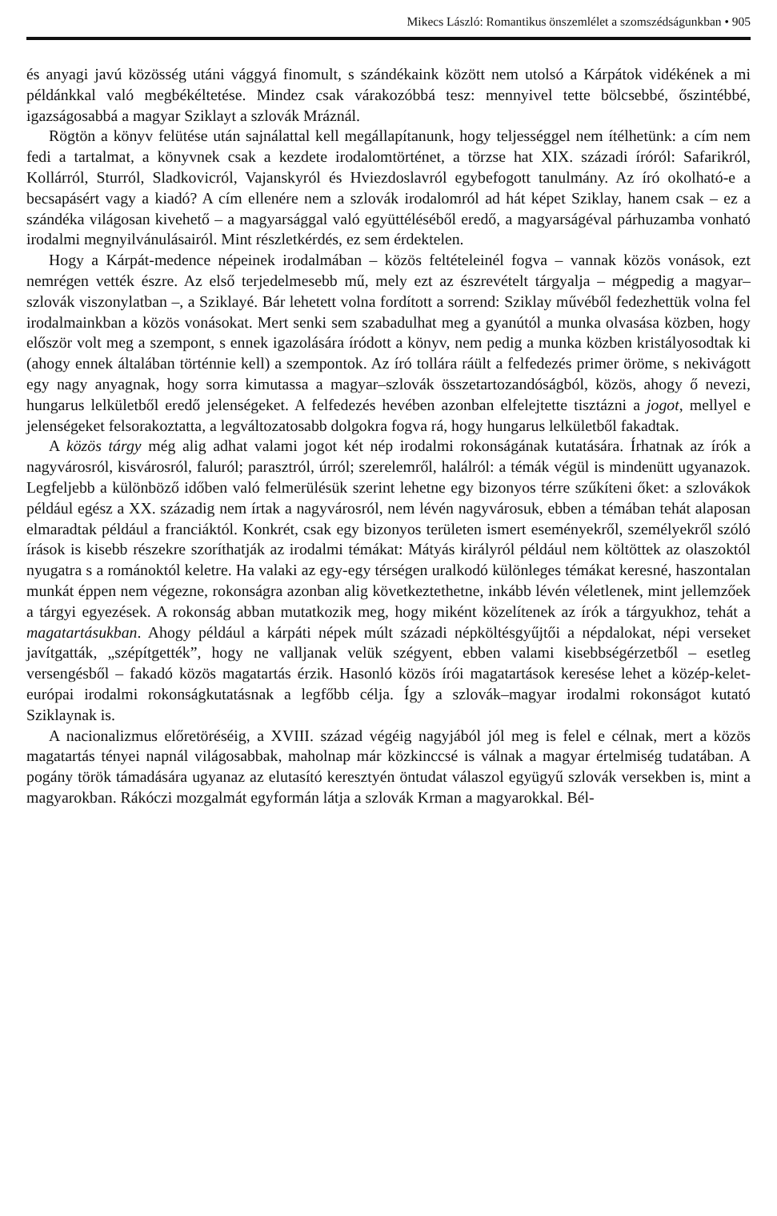Mikecs László: Romantikus önszemlélet a szomszédságunkban • 905
és anyagi javú közösség utáni vággyá finomult, s szándékaink között nem utolsó a Kárpátok vidékének a mi példánkkal való megbékéltetése. Mindez csak várakozóbbá tesz: mennyivel tette bölcsebbé, őszintébbé, igazságosabbá a magyar Sziklayt a szlovák Mráznál.
Rögtön a könyv felütése után sajnálattal kell megállapítanunk, hogy teljességgel nem ítélhetünk: a cím nem fedi a tartalmat, a könyvnek csak a kezdete irodalomtörténet, a törzse hat XIX. századi íróról: Safarikról, Kollárról, Sturról, Sladkovicról, Vajanskyról és Hviezdoslavról egybefogott tanulmány. Az író okolható-e a becsapásért vagy a kiadó? A cím ellenére nem a szlovák irodalomról ad hát képet Sziklay, hanem csak – ez a szándéka világosan kivehető – a magyarsággal való együttéléséből eredő, a magyarságéval párhuzamba vonható irodalmi megnyilvánulásairól. Mint részletkérdés, ez sem érdektelen.
Hogy a Kárpát-medence népeinek irodalmában – közös feltételeinél fogva – vannak közös vonások, ezt nemrégen vették észre. Az első terjedelmesebb mű, mely ezt az észrevételt tárgyalja – mégpedig a magyar–szlovák viszonylatban –, a Sziklayé. Bár lehetett volna fordított a sorrend: Sziklay művéből fedezhettük volna fel irodalmainkban a közös vonásokat. Mert senki sem szabadulhat meg a gyanútól a munka olvasása közben, hogy először volt meg a szempont, s ennek igazolására íródott a könyv, nem pedig a munka közben kristályosodtak ki (ahogy ennek általában történnie kell) a szempontok. Az író tollára ráült a felfedezés primer öröme, s nekivágott egy nagy anyagnak, hogy sorra kimutassa a magyar–szlovák összetartozandóságból, közös, ahogy ő nevezi, hungarus lelkületből eredő jelenségeket. A felfedezés hevében azonban elfelejtette tisztázni a jogot, mellyel e jelenségeket felsorakoztatta, a legváltozatosabb dolgokra fogva rá, hogy hungarus lelkületből fakadtak.
A közös tárgy még alig adhat valami jogot két nép irodalmi rokonságának kutatására. Írhatnak az írók a nagyvárosról, kisvárosról, faluról; parasztról, úrról; szerelemről, halálról: a témák végül is mindenütt ugyanazok. Legfeljebb a különböző időben való felmerülésük szerint lehetne egy bizonyos térre szűkíteni őket: a szlovákok például egész a XX. századig nem írtak a nagyvárosról, nem lévén nagyvárosuk, ebben a témában tehát alaposan elmaradtak például a franciáktól. Konkrét, csak egy bizonyos területen ismert eseményekről, személyekről szóló írások is kisebb részekre szoríthatják az irodalmi témákat: Mátyás királyról például nem költöttek az olaszoktól nyugatra s a románoktól keletre. Ha valaki az egy-egy térségen uralkodó különleges témákat keresné, haszontalan munkát éppen nem végezne, rokonságra azonban alig következtethetne, inkább lévén véletlenek, mint jellemzőek a tárgyi egyezések. A rokonság abban mutatkozik meg, hogy miként közelítenek az írók a tárgyukhoz, tehát a magatartásukban. Ahogy például a kárpáti népek múlt századi népköltésgyűjtői a népdalokat, népi verseket javítgatták, „szépítgették”, hogy ne valljanak velük szégyent, ebben valami kisebbségérzetből – esetleg versengésből – fakadó közös magatartás érzik. Hasonló közös írói magatartások keresése lehet a közép-kelet-európai irodalmi rokonságkutatásnak a legfőbb célja. Így a szlovák–magyar irodalmi rokonságot kutató Sziklaynak is.
A nacionalizmus előretöréséig, a XVIII. század végéig nagyjából jól meg is felel e célnak, mert a közös magatartás tényei napnál világosabbak, maholnap már közkinccsé is válnak a magyar értelmiség tudatában. A pogány török támadására ugyanaz az elutasító keresztyén öntudat válaszol együgyű szlovák versekben is, mint a magyarokban. Rákóczi mozgalmát egyformán látja a szlovák Krman a magyarokkal. Bél-